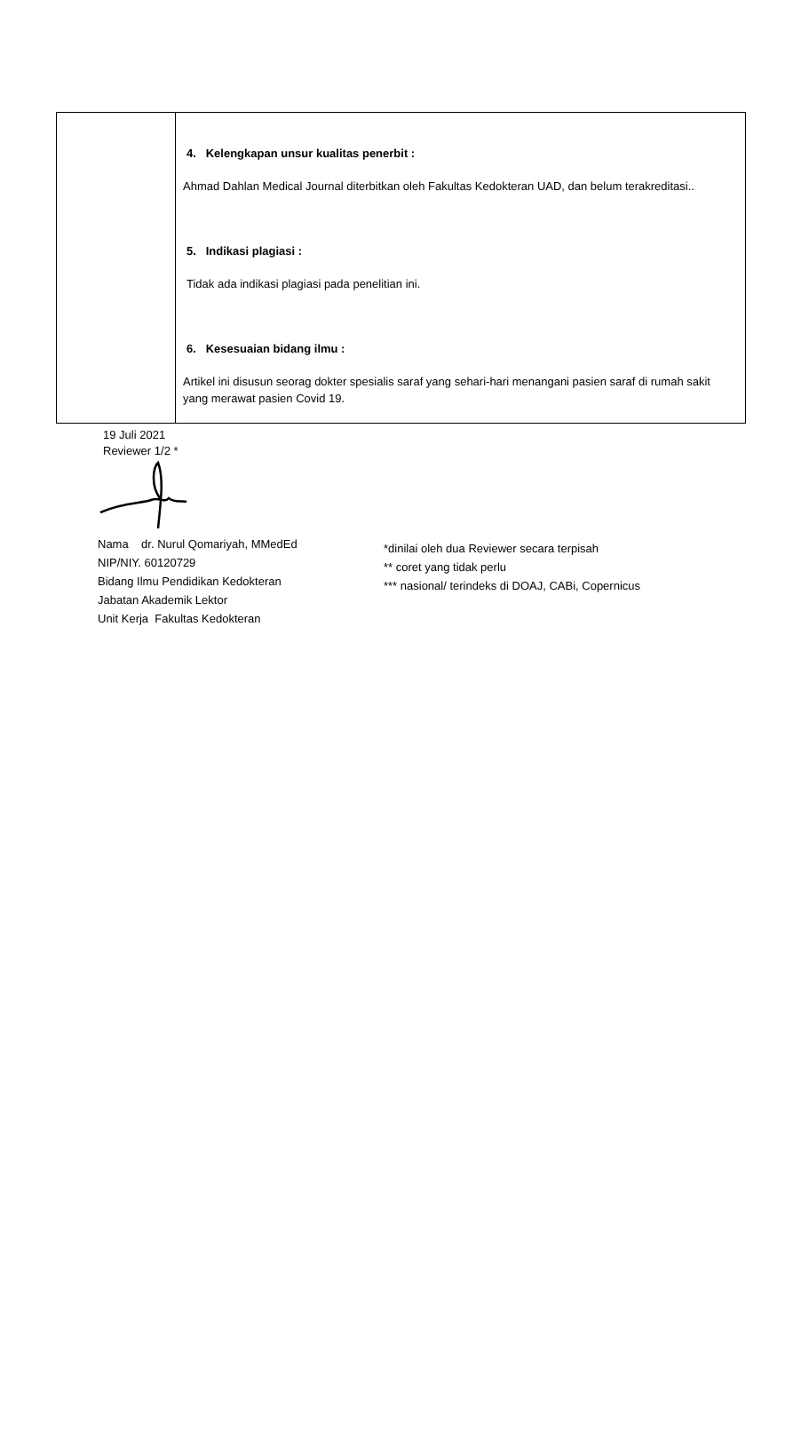| | 4. Kelengkapan unsur kualitas penerbit : Ahmad Dahlan Medical Journal diterbitkan oleh Fakultas Kedokteran UAD, dan belum terakreditasi.. 5. Indikasi plagiasi : Tidak ada indikasi plagiasi pada penelitian ini. 6. Kesesuaian bidang ilmu : Artikel ini disusun seorag dokter spesialis saraf yang sehari-hari menangani pasien saraf di rumah sakit yang merawat pasien Covid 19. |
19 Juli 2021
Reviewer 1/2 *
Nama dr. Nurul Qomariyah, MMedEd
NIP/NIY. 60120729
Bidang Ilmu Pendidikan Kedokteran
Jabatan Akademik Lektor
Unit Kerja Fakultas Kedokteran
*dinilai oleh dua Reviewer secara terpisah
** coret yang tidak perlu
*** nasional/ terindeks di DOAJ, CABi, Copernicus